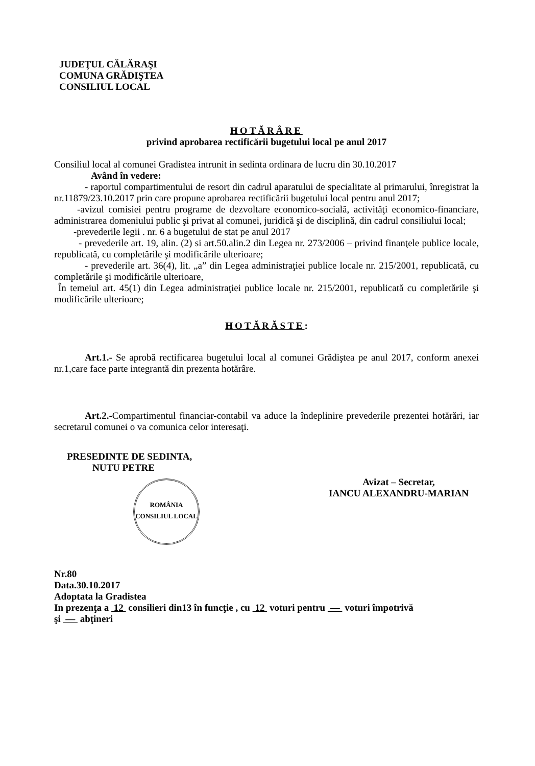JUDEŢUL CĂLĂRAŞI
COMUNA GRĂDIŞTEA
CONSILIUL LOCAL
HOTĂRÂRE
privind aprobarea rectificării bugetului local pe anul 2017
Consiliul local al comunei Gradistea intrunit in sedinta ordinara de lucru din 30.10.2017
Având în vedere:
- raportul compartimentului de resort din cadrul aparatului de specialitate al primarului, înregistrat la nr.11879/23.10.2017 prin care propune aprobarea rectificării bugetului local pentru anul 2017;
-avizul comisiei pentru programe de dezvoltare economico-socială, activităţi economico-financiare, administrarea domeniului public şi privat al comunei, juridică şi de disciplină, din cadrul consiliului local;
-prevederile legii . nr. 6 a bugetului de stat pe anul 2017
- prevederile art. 19, alin. (2) si art.50.alin.2 din Legea nr. 273/2006 – privind finanţele publice locale, republicată, cu completările şi modificările ulterioare;
- prevederile art. 36(4), lit. „a” din Legea administraţiei publice locale nr. 215/2001, republicată, cu completările şi modificările ulterioare,
În temeiul art. 45(1) din Legea administraţiei publice locale nr. 215/2001, republicată cu completările şi modificările ulterioare;
HOTĂRĂSTE:
Art.1.- Se aprobă rectificarea bugetului local al comunei Grădiştea pe anul 2017, conform anexei nr.1,care face parte integrantă din prezenta hotărâre.
Art.2.-Compartimentul financiar-contabil va aduce la îndeplinire prevederile prezentei hotărări, iar secretarul comunei o va comunica celor interesaţi.
PRESEDINTE DE SEDINTA,
NUTU PETRE
ROMÂNIA
CONSILIUL LOCAL
Avizat – Secretar,
IANCU ALEXANDRU-MARIAN
Nr.80
Data.30.10.2017
Adoptata la Gradistea
In prezenţa a 12 consilieri din13 în funcţie , cu 12 voturi pentru — voturi împotrivă
şi — abţineri